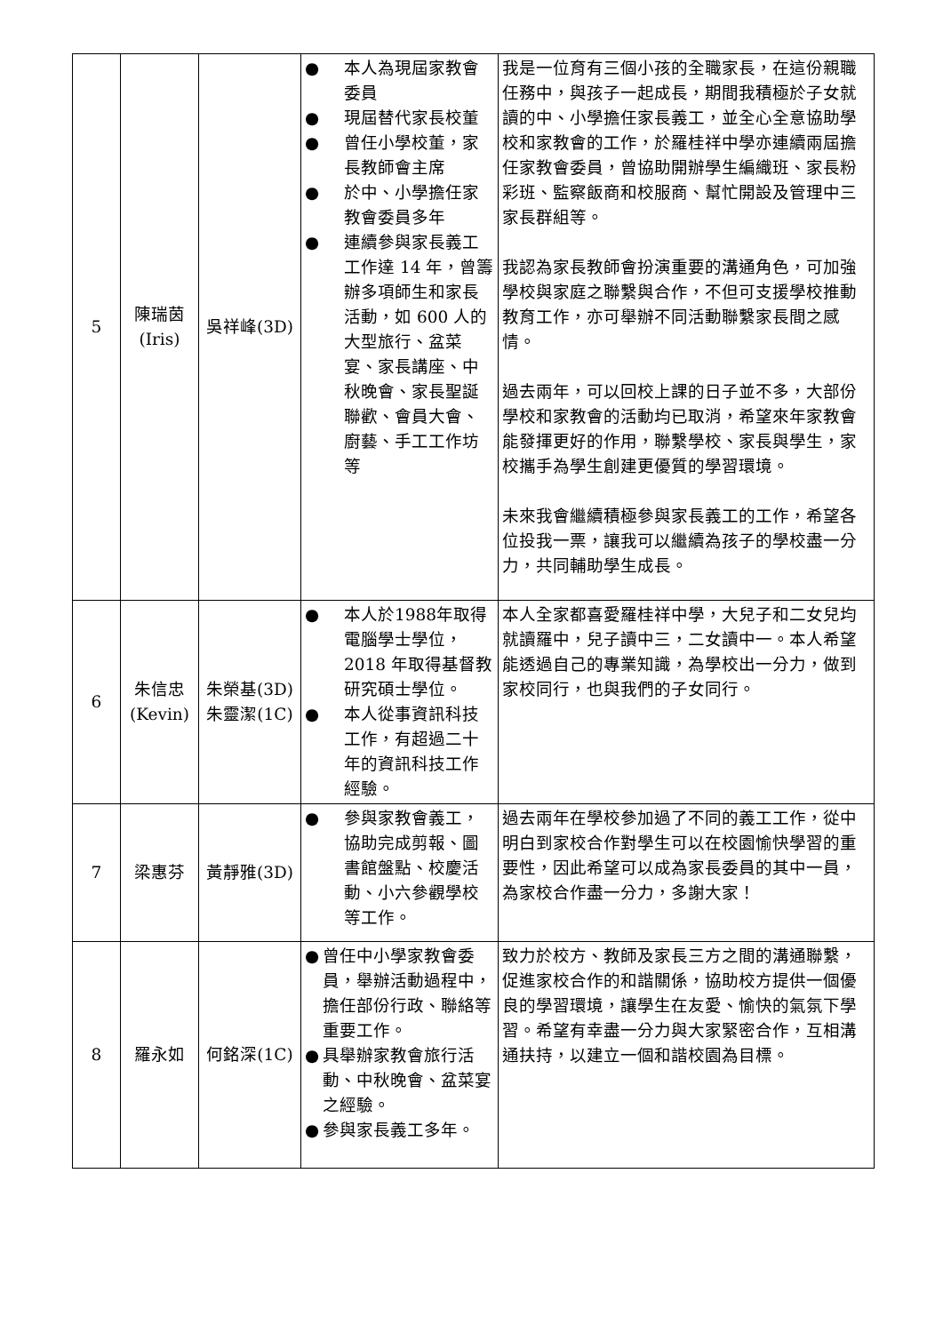| 5 | 陳瑞茵 (Iris) | 吳祥峰(3D) | ● 本人為現屆家教會委員 ● 現屆替代家長校董 ● 曾任小學校董，家長教師會主席 ● 於中、小學擔任家教會委員多年 ● 連續參與家長義工工作達 14 年，曾籌辦多項師生和家長活動，如 600 人的大型旅行、盆菜宴、家長講座、中秋晚會、家長聖誕聯歡、會員大會、廚藝、手工工作坊等 | 我是一位育有三個小孩的全職家長，在這份親職任務中，與孩子一起成長，期間我積極於子女就讀的中、小學擔任家長義工，並全心全意協助學校和家教會的工作，於羅桂祥中學亦連續兩屆擔任家教會委員，曾協助開辦學生編織班、家長粉彩班、監察飯商和校服商、幫忙開設及管理中三家長群組等。 我認為家長教師會扮演重要的溝通角色，可加強學校與家庭之聯繫與合作，不但可支援學校推動教育工作，亦可舉辦不同活動聯繫家長間之感情。 過去兩年，可以回校上課的日子並不多，大部份學校和家教會的活動均已取消，希望來年家教會能發揮更好的作用，聯繫學校、家長與學生，家校攜手為學生創建更優質的學習環境。 未來我會繼續積極參與家長義工的工作，希望各位投我一票，讓我可以繼續為孩子的學校盡一分力，共同輔助學生成長。 |
| 6 | 朱信忠 (Kevin) | 朱榮基(3D) 朱靈潔(1C) | ● 本人於1988年取得電腦學士學位，2018 年取得基督教研究碩士學位。 ● 本人從事資訊科技工作，有超過二十年的資訊科技工作經驗。 | 本人全家都喜愛羅桂祥中學，大兒子和二女兒均就讀羅中，兒子讀中三，二女讀中一。本人希望能透過自己的專業知識，為學校出一分力，做到家校同行，也與我們的子女同行。 |
| 7 | 梁惠芬 | 黃靜雅(3D) | ● 參與家教會義工，協助完成剪報、圖書館盤點、校慶活動、小六參觀學校等工作。 | 過去兩年在學校參加過了不同的義工工作，從中明白到家校合作對學生可以在校園愉快學習的重要性，因此希望可以成為家長委員的其中一員，為家校合作盡一分力，多謝大家！ |
| 8 | 羅永如 | 何銘深(1C) | ● 曾任中小學家教會委員，舉辦活動過程中，擔任部份行政、聯絡等重要工作。 ● 具舉辦家教會旅行活動、中秋晚會、盆菜宴之經驗。 ● 參與家長義工多年。 | 致力於校方、教師及家長三方之間的溝通聯繫，促進家校合作的和諧關係，協助校方提供一個優良的學習環境，讓學生在友愛、愉快的氣氛下學習。希望有幸盡一分力與大家緊密合作，互相溝通扶持，以建立一個和諧校園為目標。 |